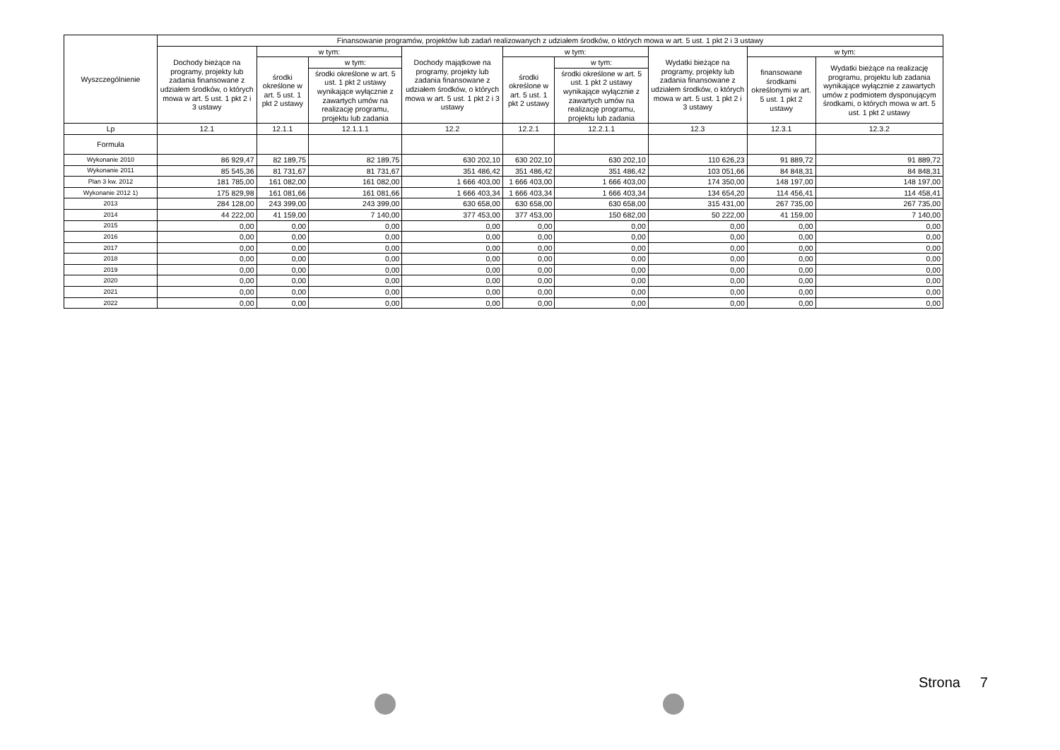| Wyszczególnienie | Finansowanie programów, projektów lub zadań realizowanych z udziałem środków, o których mowa w art. 5 ust. 1 pkt 2 i 3 ustawy | | | | | | | | |
| --- | --- | --- | --- | --- | --- | --- | --- | --- | --- |
| | Dochody bieżące na programy, projekty lub zadania finansowane z udziałem środków, o których mowa w art. 5 ust. 1 pkt 2 i 3 ustawy | w tym: | | Dochody majątkowe na programy, projekty lub zadania finansowane z udziałem środków, o których mowa w art. 5 ust. 1 pkt 2 i 3 ustawy | w tym: | | Wydatki bieżące na programy, projekty lub zadania finansowane z udziałem środków, o których mowa w art. 5 ust. 1 pkt 2 i 3 ustawy | w tym: | |
| | | środki określone w art. 5 ust. 1 pkt 2 ustawy | w tym: | | środki określone w art. 5 ust. 1 pkt 2 ustawy | w tym: | | finansowane środkami określonymi w art. 5 ust. 1 pkt 2 ustawy | Wydatki bieżące na realizację programu, projektu lub zadania wynikające wyłącznie z zawartych umów z podmiotem dysponującym środkami, o których mowa w art. 5 ust. 1 pkt 2 ustawy |
| | | | środki określone w art. 5 ust. 1 pkt 2 ustawy wynikające wyłącznie z zawartych umów na realizację programu, projektu lub zadania | | | środki określone w art. 5 ust. 1 pkt 2 ustawy wynikające wyłącznie z zawartych umów na realizację programu, projektu lub zadania | | | |
| Lp | 12.1 | 12.1.1 | 12.1.1.1 | 12.2 | 12.2.1 | 12.2.1.1 | 12.3 | 12.3.1 | 12.3.2 |
| Formuła | | | | | | | | | |
| Wykonanie 2010 | 86 929,47 | 82 189,75 | 82 189,75 | 630 202,10 | 630 202,10 | 630 202,10 | 110 626,23 | 91 889,72 | 91 889,72 |
| Wykonanie 2011 | 85 545,36 | 81 731,67 | 81 731,67 | 351 486,42 | 351 486,42 | 351 486,42 | 103 051,66 | 84 848,31 | 84 848,31 |
| Plan 3 kw. 2012 | 181 785,00 | 161 082,00 | 161 082,00 | 1 666 403,00 | 1 666 403,00 | 1 666 403,00 | 174 350,00 | 148 197,00 | 148 197,00 |
| Wykonanie 2012 1) | 175 829,98 | 161 081,66 | 161 081,66 | 1 666 403,34 | 1 666 403,34 | 1 666 403,34 | 134 654,20 | 114 456,41 | 114 458,41 |
| 2013 | 284 128,00 | 243 399,00 | 243 399,00 | 630 658,00 | 630 658,00 | 630 658,00 | 315 431,00 | 267 735,00 | 267 735,00 |
| 2014 | 44 222,00 | 41 159,00 | 7 140,00 | 377 453,00 | 377 453,00 | 150 682,00 | 50 222,00 | 41 159,00 | 7 140,00 |
| 2015 | 0,00 | 0,00 | 0,00 | 0,00 | 0,00 | 0,00 | 0,00 | 0,00 | 0,00 |
| 2016 | 0,00 | 0,00 | 0,00 | 0,00 | 0,00 | 0,00 | 0,00 | 0,00 | 0,00 |
| 2017 | 0,00 | 0,00 | 0,00 | 0,00 | 0,00 | 0,00 | 0,00 | 0,00 | 0,00 |
| 2018 | 0,00 | 0,00 | 0,00 | 0,00 | 0,00 | 0,00 | 0,00 | 0,00 | 0,00 |
| 2019 | 0,00 | 0,00 | 0,00 | 0,00 | 0,00 | 0,00 | 0,00 | 0,00 | 0,00 |
| 2020 | 0,00 | 0,00 | 0,00 | 0,00 | 0,00 | 0,00 | 0,00 | 0,00 | 0,00 |
| 2021 | 0,00 | 0,00 | 0,00 | 0,00 | 0,00 | 0,00 | 0,00 | 0,00 | 0,00 |
| 2022 | 0,00 | 0,00 | 0,00 | 0,00 | 0,00 | 0,00 | 0,00 | 0,00 | 0,00 |
Strona 7